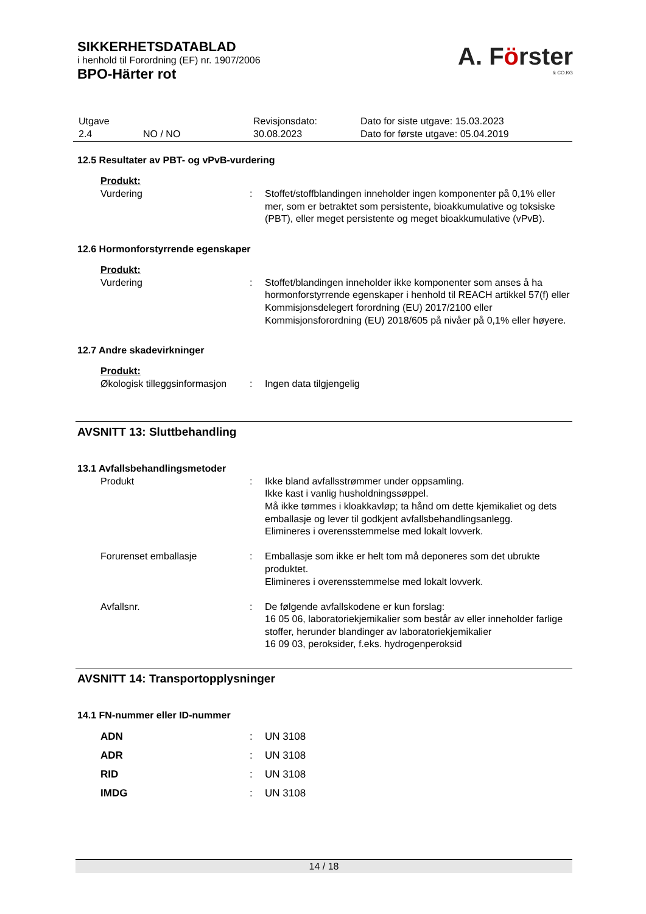SIKKERHETSDATABLAD
i henhold til Forordning (EF) nr. 1907/2006
BPO-Härter rot
A. Förster
& CO.KG
| Utgave 2.4 | NO / NO | Revisjonsdato: 30.08.2023 | Dato for siste utgave: 15.03.2023 Dato for første utgave: 05.04.2019 |
12.5 Resultater av PBT- og vPvB-vurdering
Produkt:
| Vurdering | : | Stoffet/stoffblandingen inneholder ingen komponenter på 0,1% eller mer, som er betraktet som persistente, bioakkumulative og toksiske (PBT), eller meget persistente og meget bioakkumulative (vPvB). |
12.6 Hormonforstyrrende egenskaper
Produkt:
| Vurdering | : | Stoffet/blandingen inneholder ikke komponenter som anses å ha hormonforstyrrende egenskaper i henhold til REACH artikkel 57(f) eller Kommisjonsdelegert forordning (EU) 2017/2100 eller Kommisjonsforordning (EU) 2018/605 på nivåer på 0,1% eller høyere. |
12.7 Andre skadevirkninger
Produkt:
| Økologisk tilleggsinformasjon | : | Ingen data tilgjengelig |
AVSNITT 13: Sluttbehandling
13.1 Avfallsbehandlingsmetoder
| Produkt | : | Ikke bland avfallsstrømmer under oppsamling. Ikke kast i vanlig husholdningssøppel. Må ikke tømmes i kloakkavløp; ta hånd om dette kjemikaliet og dets emballasje og lever til godkjent avfallsbehandlingsanlegg. Elimineres i overensstemmelse med lokalt lovverk. |
| Forurenset emballasje | : | Emballasje som ikke er helt tom må deponeres som det ubrukte produktet. Elimineres i overensstemmelse med lokalt lovverk. |
| Avfallsnr. | : | De følgende avfallskodene er kun forslag: 16 05 06, laboratoriekjemikalier som består av eller inneholder farlige stoffer, herunder blandinger av laboratoriekjemikalier 16 09 03, peroksider, f.eks. hydrogenperoksid |
AVSNITT 14: Transportopplysninger
14.1 FN-nummer eller ID-nummer
| ADN | : | UN 3108 |
| ADR | : | UN 3108 |
| RID | : | UN 3108 |
| IMDG | : | UN 3108 |
14 / 18